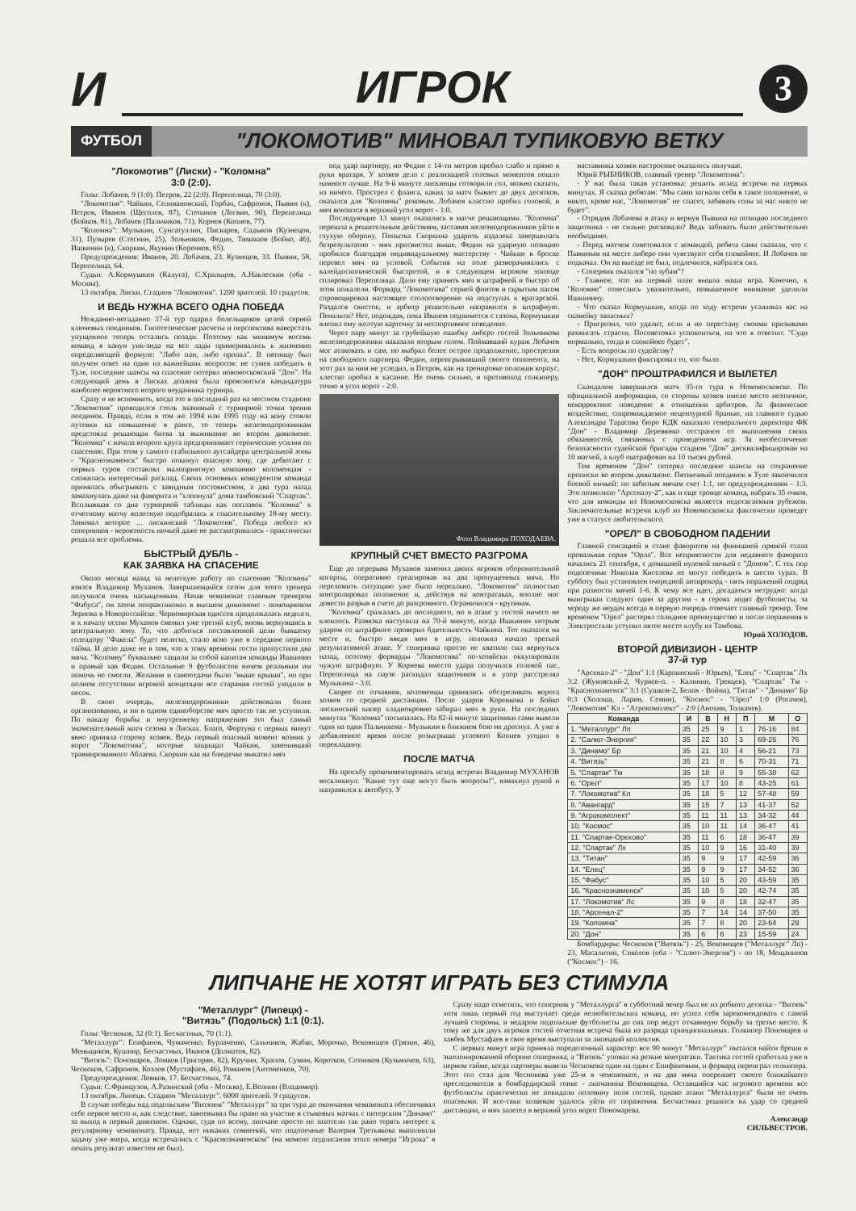И ИГРОК
3
ФУТБОЛ
"ЛОКОМОТИВ" МИНОВАЛ ТУПИКОВУЮ ВЕТКУ
"Локомотив" (Лиски) - "Коломна"
3:0 (2:0).
Голы: Лобачев, 9 (1:0). Петров, 22 (2:0). Перепелица, 70 (3:0).
"Локомотив": Чайкин, Селивановский, Горбач, Сафронов, Пывин (к), Петров, Иванов (Щеголев, 87), Степанов (Логвин, 90), Перепелица (Бойков, 81), Лобачев (Пальчиков, 71), Корнев (Копиев, 77).
"Коломна": Мулыкин, Сунгатуллин, Пискарев, Садыков (Кузнецов, 31), Пузырев (Стегнин, 25), Зольников, Федин, Тимашов (Бойко, 46), Ишкинин (к), Скоркин, Якунин (Коренков, 65).
Предупреждения: Иванов, 20. Лобачев, 23. Кузнецов, 33. Пывин, 58. Перепелица, 64.
Судьи: А.Кормушкин (Калуга), С.Хральцов, А.Наклескин (оба - Москва).
13 октября. Лиски. Стадион "Локомотив". 1200 зрителей. 10 градусов.
И ВЕДЬ НУЖНА ВСЕГО ОДНА ПОБЕДА
Нежданно-негаданно 37-й тур одарил болельщиков целой серией ключевых поединков. Гипотетические расчеты и перспектива наверстать упущенное теперь остались позади. Поэтому как минимум восемь команд в канун уик-энда на все лады примеривались к жизненно определяющей формуле: "Либо пан, либо пропал". В пятницу был получен ответ на один из важнейших вопросов: не сумев победить в Туле, последние шансы на спасение потерял новомосковский "Дон". На следующий день в Лисках должна была проясниться кандидатура наиболее вероятного второго неудачника турнира.
Сразу и не вспомнить, когда это в последний раз на местном стадионе "Локомотив" проводился столь значимый с турнирной точки зрения поединок. Правда, если в том же 1994 или 1995 году на кону стояли путевки на повышение в ранге, то теперь железнодорожникам предстояла решающая битва за выживание во втором дивизионе. "Коломна" с начала второго круга предпринимает героические усилия по спасению. При этом у самого стабильного аутсайдера центральной зоны - "Краснознаменск" быстро покинул опасную зону, где дебютант с первых туров составлял малоприятную компанию коломенцам - сложилась интересный расклад. Своих основных конкурентов команда принялась обыгрывать с завидным постоянством, а два тура назад замахнулась даже на фаворита и "хлопнула" дома тамбовский "Спартак". Всплывшая со дна турнирной таблицы как поплавок "Коломна" к отчетному матчу вплотную подобралась к спасительному 18-му месту. Занимал которое ... лискинский "Локомотив". Победа любого из соперников - вероятность ничьей даже не рассматривалась - практически решала все проблемы.
БЫСТРЫЙ ДУБЛЬ -
КАК ЗАЯВКА НА СПАСЕНИЕ
Около месяца назад за нелегкую работу по спасению "Коломны" взялся Владимир Муханов. Завершающийся сезон для этого тренера получился очень насыщенным. Начав чемпионат главным тренером "Фабуса", он затем попрактиковал в высшем дивизионе - помощником Зернова в Новороссийске. Черноморская одиссея продолжалась недолго, и к началу осени Муханов сменил уже третий клуб, вновь вернувшись в центральную зону. То, что добиться поставленной цели бывшему голеадору "Факела" будет нелегко, стало ясно уже в середине первого тайма. И дело даже не в том, что к тому времени гости пропустили два мяча. "Коломну" буквально тащили за собой капитан команды Ишкинин и правый хав Федин. Остальные 9 футболистов ничем реальным им помочь не смогли. Желания и самоотдачи было "выше крыши", но при полном отсутствии игровой концепции все старания гостей уходили в песок.
В свою очередь, железнодорожники действовали более организованно, и ни в одном единоборстве мяч просто так не уступили. По накалу борьбы и внутреннему напряжению это был самый знаменательный матч сезона в Лисках. Благо, Фортуна с первых минут явно приняла сторону хозяев. Ведь первый опасный момент возник у ворот "Локомотива", которые защищал Чайкин, заменивший травмированного Аблаева. Скоркин как на блюдечке выкатил мяч
под удар партнеру, но Федин с 14-ти метров пробил слабо и прямо в руки вратаря. У хозяев дело с реализацией голевых моментов пошло намного лучше. На 9-й минуте лискинцы сотворили гол, можно сказать, из ничего. Прострел с фланга, каких за матч бывает до двух десятков, оказался для "Коломны" роковым. Лобачев классно пробил головой, и мяч вонзился в верхний угол ворот - 1:0.
Последующие 13 минут оказались в матче решающими. "Коломна" перешла к решительным действиям, заставив железнодорожников уйти в глухую оборону. Попытка Скоркина ударить издалека завершилась безрезультатно - мяч просвистел выше. Федин на ударную позицию пробился благодаря индивидуальному мастерству - Чайкин в броске перевел мяч на угловой. События на поле разворачивались с калейдоскопической быстротой, и в следующем игровом эпизоде солировал Перепелица. Дали ему принять мяч в штрафной и быстро об этом пожалели. Форвард "Локомотива" серией финтов и скрытым пасом спровоцировал настоящее столпотворение на подступах к вратарской. Раздался свисток, и арбитр решительно направился в штрафную. Пенальти? Нет, подождав, пока Иванов поднимется с газона, Кормушкин влепил ему желтую карточку за неспортивное поведение.
Через пару минут за грубейшую ошибку либеро гостей Зольникова железнодорожники наказали вторым голом. Поймавший кураж Лобачев мог атаковать и сам, но выбрал более острое продолжение, прострелив на свободного партнера. Федин, переигрывавший своего оппонента, на этот раз за ним не уследил, и Петров, как на тренировке положив корпус, хлестко пробил в касание. Не очень сильно, в противоход голкиперу, точно в угол ворот - 2:0.
Фото Владимира ПОХОДАЕВА.
КРУПНЫЙ СЧЕТ ВМЕСТО РАЗГРОМА
Еще до перерыва Муханов заменил двоих игроков оборонительной когорты, оперативно среагировав на два пропущенных мяча. Но переломить ситуацию уже было нереально. "Локомотив" полностью контролировал положение и, действуя на контратаках, вполне мог довести разрыв в счете до разгромного. Ограничился - крупным.
"Коломна" сражалась до последнего, но в атаке у гостей ничего не клеилось. Развязка наступила на 70-й минуте, когда Ишкинин хитрым ударом со штрафного проверил бдительность Чайкина. Тот оказался на месте и, быстро введя мяч в игру, положил начало третьей результативной атаке. У соперника просто не хватило сил вернуться назад, поэтому форварды "Локомотива" по-хозяйски оккупировали чужую штрафную. У Корнева вместо удара получился голевой пас, Перепелица на паузе раскидал защитников и в упор расстрелял Мулыкина - 3:0.
Скорее от отчаяния, коломенцы принялись обстреливать ворота хозяев со средней дистанции. После ударов Коренкова и Бойко лискинский кипер хладнокровно забирал мяч в руки. На последних минутах "Коломна" посыпалась. На 82-й минуте защитники сами вывели один на один Пальчикова - Мулыкин в ближнем бою не дрогнул. А уже в добавленное время после розыгрыша углового Копиев угодил в перекладину.
ПОСЛЕ МАТЧА
На просьбу прокомментировать исход встречи Владимир МУХАНОВ воскликнул: "Какие тут еще могут быть вопросы!", взмахнул рукой и направился к автобусу. У
наставника хозяев настроение оказалось получше.
Юрий РЫБНИКОВ, главный тренер "Локомотива":
- У нас была такая установка: решить исход встречи на первых минутах. Я сказал ребятам: "Мы сами загнали себя в такое положение, и никто, кроме нас, "Локомотив" не спасет, забивать голы за нас никто не будет".
- Отрядив Лобачева в атаку и вернув Пывина на позицию последнего защитника - не сильно рисковали? Ведь забивать было действительно необходимо.
- Перед матчем советовался с командой, ребята сами сказали, что с Пывиным на месте либеро они чувствуют себя спокойнее. И Лобачев не подкачал. Он на выезде не был, подлечился, набрался сил.
- Соперник оказался "по зубам"?
- Главное, что на первый план вышла наша игра. Конечно, к "Коломне" отнеслись уважительно, повышенное внимание уделили Ишкинину.
- Что сказал Кормушкин, когда по ходу встречи усаживал вас на скамейку запасных?
- Пригрозил, что удалит, если я не перестану своими призывами разжигать страсти. Посоветовал успокоиться, на что я ответил: "Суди нормально, тогда и спокойнее будет".
- Есть вопросы по судейству?
- Нет, Кормушкин фиксировал то, что было.
"ДОН" ПРОШТРАФИЛСЯ И ВЫЛЕТЕЛ
Скандалом завершился матч 35-го тура в Новомосковске. По официальной информации, со стороны хозяев имело место неэтичное, некорректное поведение в отношении арбитров. За физическое воздействие, сопровождаемое нецензурной бранью, на главного судью Александра Тарасова бюро КДК наказало генерального директора ФК "Дон" - Владимир Деревянко отстранен от выполнения своих обязанностей, связанных с проведением игр. За необеспечение безопасности судейской бригады стадион "Дон" дисквалифицирован на 10 матчей, а клуб оштрафован на 10 тысяч рублей.
Тем временем "Дон" потерял последние шансы на сохранение прописки во втором дивизионе. Пятничный поединок в Туле закончился боевой ничьей: по забитым мячам счет 1:1, по предупреждениям - 1:3. Это позволило "Арсеналу-2", как и еще троице команд, набрать 35 очков, что для команды из Новомосковска является недосягаемым рубежом. Заключительные встречи клуб из Новомосковска фактически проведет уже в статусе любительского.
"ОРЕЛ" В СВОБОДНОМ ПАДЕНИИ
Главной сенсацией в стане фаворитов на финишной прямой стала провальная серия "Орла". Все неприятности для недавнего фаворита начались 21 сентября, с домашней нулевой ничьей с "Доном". С тех пор подопечные Николая Киселева не могут победить в шести турах. В субботу был установлен очередной антирекорд - пять поражений подряд при разности мячей 1-6. К чему все идет, догадаться нетрудно: когда выигрыши следуют один за другим - в героях ходят футболисты, за череду же неудач всегда в первую очередь отвечает главный тренер. Тем временем "Орел" растерял солидное преимущество и после поражения в Электростали уступил пятое место клубу из Тамбова.
Юрий ХОЛОДОВ.
ВТОРОЙ ДИВИЗИОН - ЦЕНТР
37-й тур
"Арсенал-2" - "Дон" 1:1 (Карпинский - Юрьев), "Елец" - "Спартак" Лх 3:2 (Жуковский-2, Чуряев-п. - Калинин, Гревцев), "Спартак" Тм - "Краснознаменск" 3:1 (Сушков-2, Белов - Война), "Титан" - "Динамо" Бр 0:3 (Холоша, Ларин, Семин), "Космос" - "Орел" 1:0 (Рогачев), "Локомотив" Кл - "Агрокомплект" - 2:0 (Анохин, Толкачев).
| Команда | И | В | Н | П | М | О |
| --- | --- | --- | --- | --- | --- | --- |
| 1. "Металлург" Лп | 35 | 25 | 9 | 1 | 76-16 | 84 |
| 2. "Салют-Энергия" | 35 | 22 | 10 | 3 | 69-26 | 76 |
| 3. "Динамо" Бр | 35 | 21 | 10 | 4 | 56-21 | 73 |
| 4. "Витязь" | 35 | 21 | 8 | 6 | 70-31 | 71 |
| 5. "Спартак" Тм | 35 | 18 | 8 | 9 | 55-38 | 62 |
| 6. "Орел" | 35 | 17 | 10 | 8 | 43-25 | 61 |
| 7. "Локомотив" Кл | 35 | 18 | 5 | 12 | 57-48 | 59 |
| 8. "Авангард" | 35 | 15 | 7 | 13 | 41-37 | 52 |
| 9. "Агрокомплект" | 35 | 11 | 11 | 13 | 34-32 | 44 |
| 10. "Космос" | 35 | 10 | 11 | 14 | 36-47 | 41 |
| 11. "Спартак-Орехово" | 35 | 11 | 6 | 18 | 36-47 | 39 |
| 12. "Спартак" Лх | 35 | 10 | 9 | 16 | 31-40 | 39 |
| 13. "Титан" | 35 | 9 | 9 | 17 | 42-59 | 36 |
| 14. "Елец" | 35 | 9 | 9 | 17 | 34-52 | 36 |
| 15. "Фабус" | 35 | 10 | 5 | 20 | 43-59 | 35 |
| 16. "Краснознаменск" | 35 | 10 | 5 | 20 | 42-74 | 35 |
| 17. "Локомотив" Лс | 35 | 9 | 8 | 18 | 32-47 | 35 |
| 18. "Арсенал-2" | 35 | 7 | 14 | 14 | 37-50 | 35 |
| 19. "Коломна" | 35 | 7 | 8 | 20 | 23-64 | 29 |
| 20. "Дон" | 35 | 6 | 6 | 23 | 15-59 | 24 |
Бомбардиры: Чесноков ("Витязь") - 25, Вековищев ("Металлург" Лп) - 23, Масалитин, Соколов (оба - "Салют-Энергия") - по 18, Мещанинов ("Космос") - 16.
ЛИПЧАНЕ НЕ ХОТЯТ ИГРАТЬ БЕЗ СТИМУЛА
"Металлург" (Липецк) -
"Витязь" (Подольск) 1:1 (0:1).
Голы: Чесноков, 32 (0:1). Бесчастных, 70 (1:1).
"Металлург": Епифанов, Чумаченко, Бурлаченко, Сальников, Жабко, Морочко, Вековищев (Грязин, 46), Меньщиков, Кушнир, Бесчастных, Иванов (Долматов, 82).
"Витязь": Пономарев, Ломков (Григорян, 82), Кручин, Храпов, Сумин, Коротков, Сотников (Кузьмичев, 63), Чесноков, Сафронов, Козлов (Мустафаев, 46), Романов (Антоненков, 70).
Предупреждения: Ломков, 17. Бесчастных, 74.
Судьи: С.Французов, А.Разинский (оба - Москва), Е.Волнин (Владимир).
13 октября. Липецк. Стадион "Металлург". 6000 зрителей. 9 градусов.
В случае победы над подольским "Витязем" "Металлург" за три тура до окончания чемпионата обеспечивал себе первое место и, как следствие, завоевывал бы право на участие в стыковых матчах с питерским "Динамо" за выход в первый дивизион. Однако, судя по всему, липчане просто не захотели так рано терять интерес к регулярному чемпионату. Правда, нет никаких сомнений, что подопечные Валерия Третьякова выполнили задачу уже вчера, когда встречались с "Краснознаменском" (на момент подписания этого номера "Игрока" в печать результат известен не был).
Сразу надо отметить, что соперник у "Металлурга" в субботний вечер был не из робкого десятка - "Витязь" хотя лишь первый год выступает среди нелюбительских команд, но успел себя зарекомендовать с самой лучшей стороны, и недаром подольские футболисты до сих пор ведут отчаянную борьбу за третье место. К тому же для двух игроков гостей отчетная встреча была из разряда принципиальных. Голкипер Пономарев и хавбек Мустафаев в свое время выступали за липецкий коллектив.
С первых минут игра приняла определенный характер: все 90 минут "Металлург" пытался найти бреши в эшелонированной обороне соперника, а "Витязь" уповал на резкие контратаки. Тактика гостей сработала уже в первом тайме, когда партнеры вывели Чеснокова один на один с Епифановым, и форвард переиграл голкипера. Этот гол стал для Чеснокова уже 25-м в чемпионате, и на два мяча опережает своего ближайшего преследователя в бомбардирской гонке - липчанина Вековищева. Оставшийся час игрового времени все футболисты практически не покидали половину поля гостей, однако атаки "Металлурга" были не очень опасными. И все-таки хозяевам удалось уйти от поражения. Бесчастных решился на удар со средней дистанции, и мяч залетел в верхний угол ворот Пономарева.
Александр
СИЛЬВЕСТРОВ.